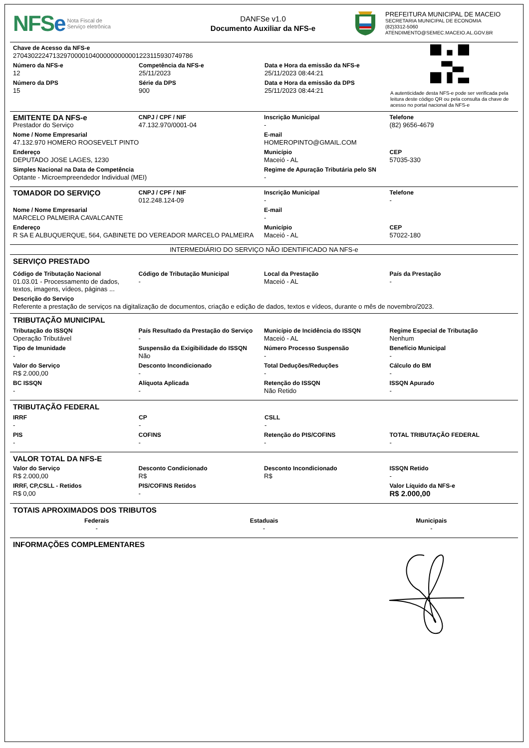NFSe
Nota Fiscal de
Serviço eletrônica
DANFSe v1.0
Documento Auxiliar da NFS-e
PREFEITURA MUNICIPAL DE MACEIO
SECRETARIA MUNICIPAL DE ECONOMIA
(82)3312-5060
ATENDIMENTO@SEMEC.MACEIO.AL.GOV.BR
Chave de Acesso da NFS-e
27043022247132970000104000000000001223115930749786
Número da NFS-e
12
Competência da NFS-e
25/11/2023
Data e Hora da emissão da NFS-e
25/11/2023 08:44:21
Número da DPS
15
Série da DPS
900
Data e Hora da emissão da DPS
25/11/2023 08:44:21
A autenticidade desta NFS-e pode ser verificada pela leitura deste código QR ou pela consulta da chave de acesso no portal nacional da NFS-e
EMITENTE DA NFS-e
Prestador do Serviço
CNPJ / CPF / NIF
47.132.970/0001-04
Inscrição Municipal
-
Telefone
(82) 9656-4679
Nome / Nome Empresarial
47.132.970 HOMERO ROOSEVELT PINTO
E-mail
HOMEROPINTO@GMAIL.COM
Endereço
DEPUTADO JOSE LAGES, 1230
Município
Maceió - AL
CEP
57035-330
Simples Nacional na Data de Competência
Optante - Microempreendedor Individual (MEI)
Regime de Apuração Tributária pelo SN
-
TOMADOR DO SERVIÇO
CNPJ / CPF / NIF
012.248.124-09
Inscrição Municipal
-
Telefone
-
Nome / Nome Empresarial
MARCELO PALMEIRA CAVALCANTE
E-mail
-
Endereço
R SA E ALBUQUERQUE, 564, GABINETE DO VEREADOR MARCELO PALMEIRA
Município
Maceió - AL
CEP
57022-180
INTERMEDIÁRIO DO SERVIÇO NÃO IDENTIFICADO NA NFS-e
SERVIÇO PRESTADO
Código de Tributação Nacional
01.03.01 - Processamento de dados, textos, imagens, vídeos, páginas ...
Código de Tributação Municipal
-
Local da Prestação
Maceió - AL
País da Prestação
-
Descrição do Serviço
Referente a prestação de serviços na digitalização de documentos, criação e edição de dados, textos e vídeos, durante o mês de novembro/2023.
TRIBUTAÇÃO MUNICIPAL
Tributação do ISSQN
Operação Tributável
País Resultado da Prestação do Serviço
-
Município de Incidência do ISSQN
Maceió - AL
Regime Especial de Tributação
Nenhum
Tipo de Imunidade
-
Suspensão da Exigibilidade do ISSQN
Não
Número Processo Suspensão
-
Benefício Municipal
-
Valor do Serviço
R$ 2.000,00
Desconto Incondicionado
-
Total Deduções/Reduções
-
Cálculo do BM
-
BC ISSQN
-
Alíquota Aplicada
-
Retenção do ISSQN
Não Retido
ISSQN Apurado
-
TRIBUTAÇÃO FEDERAL
IRRF
-
CP
-
CSLL
-
PIS
-
COFINS
-
Retenção do PIS/COFINS
-
TOTAL TRIBUTAÇÃO FEDERAL
-
VALOR TOTAL DA NFS-E
Valor do Serviço
R$ 2.000,00
Desconto Condicionado
R$
Desconto Incondicionado
R$
ISSQN Retido
-
IRRF, CP,CSLL - Retidos
R$ 0,00
PIS/COFINS Retidos
-
Valor Líquido da NFS-e
R$ 2.000,00
TOTAIS APROXIMADOS DOS TRIBUTOS
Federais
-
Estaduais
-
Municipais
-
INFORMAÇÕES COMPLEMENTARES